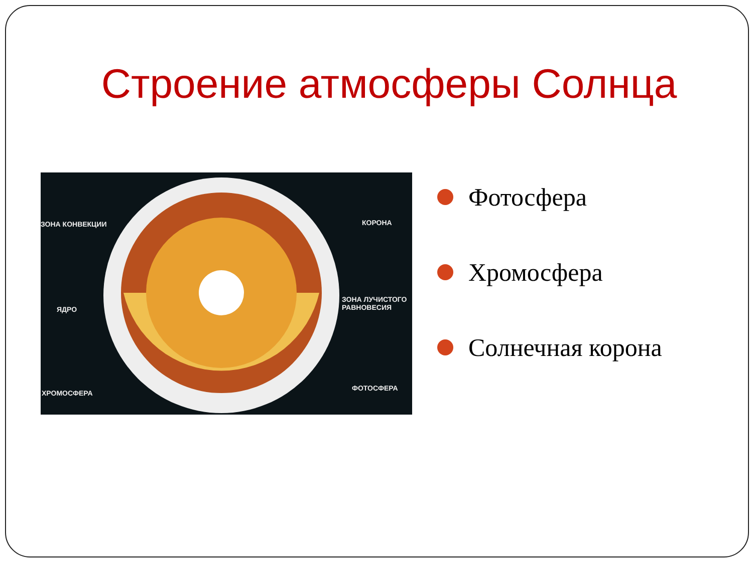Строение атмосферы Солнца
ЗОНА КОНВЕКЦИИ КОРОНА
ЯДРО
ЗОНА ЛУЧИСТОГО
РАВНОВЕСИЯ
ХРОМОСФЕРА
ФОТОСФЕРА
Фотосфера
Хромосфера
Солнечная корона